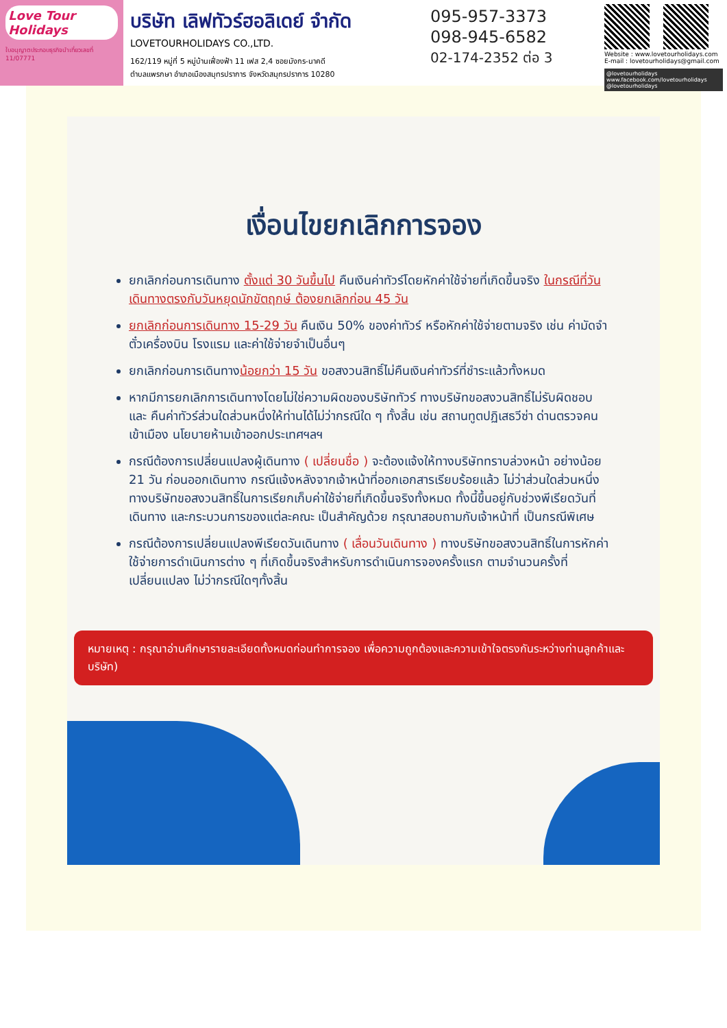Love Tour Holidays
ใบอนุญาตประกอบธุรกิจนำเที่ยวเลขที่ 11/07771
บริษัท เลิฟทัวร์ฮอลิเดย์ จำกัด
LOVETOURHOLIDAYS CO.,LTD.
162/119 หมู่ที่ 5 หมู่บ้านเฟื่องฟ้า 11 เฟส 2,4 ซอยมังกร-นาคดี
ตำบลแพรกษา อำเภอเมืองสมุทรปราการ จังหวัดสมุทรปราการ 10280
095-957-3373
098-945-6582
02-174-2352 ต่อ 3
Website : www.lovetourholidays.com
E-mail : lovetourholidays@gmail.com
@lovetourholidays www.facebook.com/lovetourholidays @lovetourholidays
เงื่อนไขยกเลิกการจอง
ยกเลิกก่อนการเดินทาง ตั้งแต่ 30 วันขึ้นไป คืนเงินค่าทัวร์โดยหักค่าใช้จ่ายที่เกิดขึ้นจริง ในกรณีที่วันเดินทางตรงกับวันหยุดนักขัตฤกษ์ ต้องยกเลิกก่อน 45 วัน
ยกเลิกก่อนการเดินทาง 15-29 วัน คืนเงิน 50% ของค่าทัวร์ หรือหักค่าใช้จ่ายตามจริง เช่น ค่ามัดจำตั๋วเครื่องบิน โรงแรม และค่าใช้จ่ายจำเป็นอื่นๆ
ยกเลิกก่อนการเดินทางน้อยกว่า 15 วัน ขอสงวนสิทธิ์ไม่คืนเงินค่าทัวร์ที่ชำระแล้วทั้งหมด
หากมีการยกเลิกการเดินทางโดยไม่ใช่ความผิดของบริษัททัวร์ ทางบริษัทขอสงวนสิทธิ์ไม่รับผิดชอบ และ คืนค่าทัวร์ส่วนใดส่วนหนึ่งให้ท่านได้ไม่ว่ากรณีใด ๆ ทั้งสิ้น เช่น สถานทูตปฏิเสธวีซ่า ด่านตรวจคนเข้าเมือง นโยบายห้ามเข้าออกประเทศฯลฯ
กรณีต้องการเปลี่ยนแปลงผู้เดินทาง ( เปลี่ยนชื่อ ) จะต้องแจ้งให้ทางบริษัททราบล่วงหน้า อย่างน้อย 21 วัน ก่อนออกเดินทาง กรณีแจ้งหลังจากเจ้าหน้าที่ออกเอกสารเรียบร้อยแล้ว ไม่ว่าส่วนใดส่วนหนึ่ง ทางบริษัทขอสงวนสิทธิ์ในการเรียกเก็บค่าใช้จ่ายที่เกิดขึ้นจริงทั้งหมด ทั้งนี้ขึ้นอยู่กับช่วงพีเรียดวันที่เดินทาง และกระบวนการของแต่ละคณะ เป็นสำคัญด้วย กรุณาสอบถามกับเจ้าหน้าที่ เป็นกรณีพิเศษ
กรณีต้องการเปลี่ยนแปลงพีเรียดวันเดินทาง ( เลื่อนวันเดินทาง ) ทางบริษัทขอสงวนสิทธิ์ในการหักค่าใช้จ่ายการดำเนินการต่าง ๆ ที่เกิดขึ้นจริงสำหรับการดำเนินการจองครั้งแรก ตามจำนวนครั้งที่เปลี่ยนแปลง ไม่ว่ากรณีใดๆทั้งสิ้น
หมายเหตุ : กรุณาอ่านศึกษารายละเอียดทั้งหมดก่อนทำการจอง เพื่อความถูกต้องและความเข้าใจตรงกันระหว่างท่านลูกค้าและบริษัท)